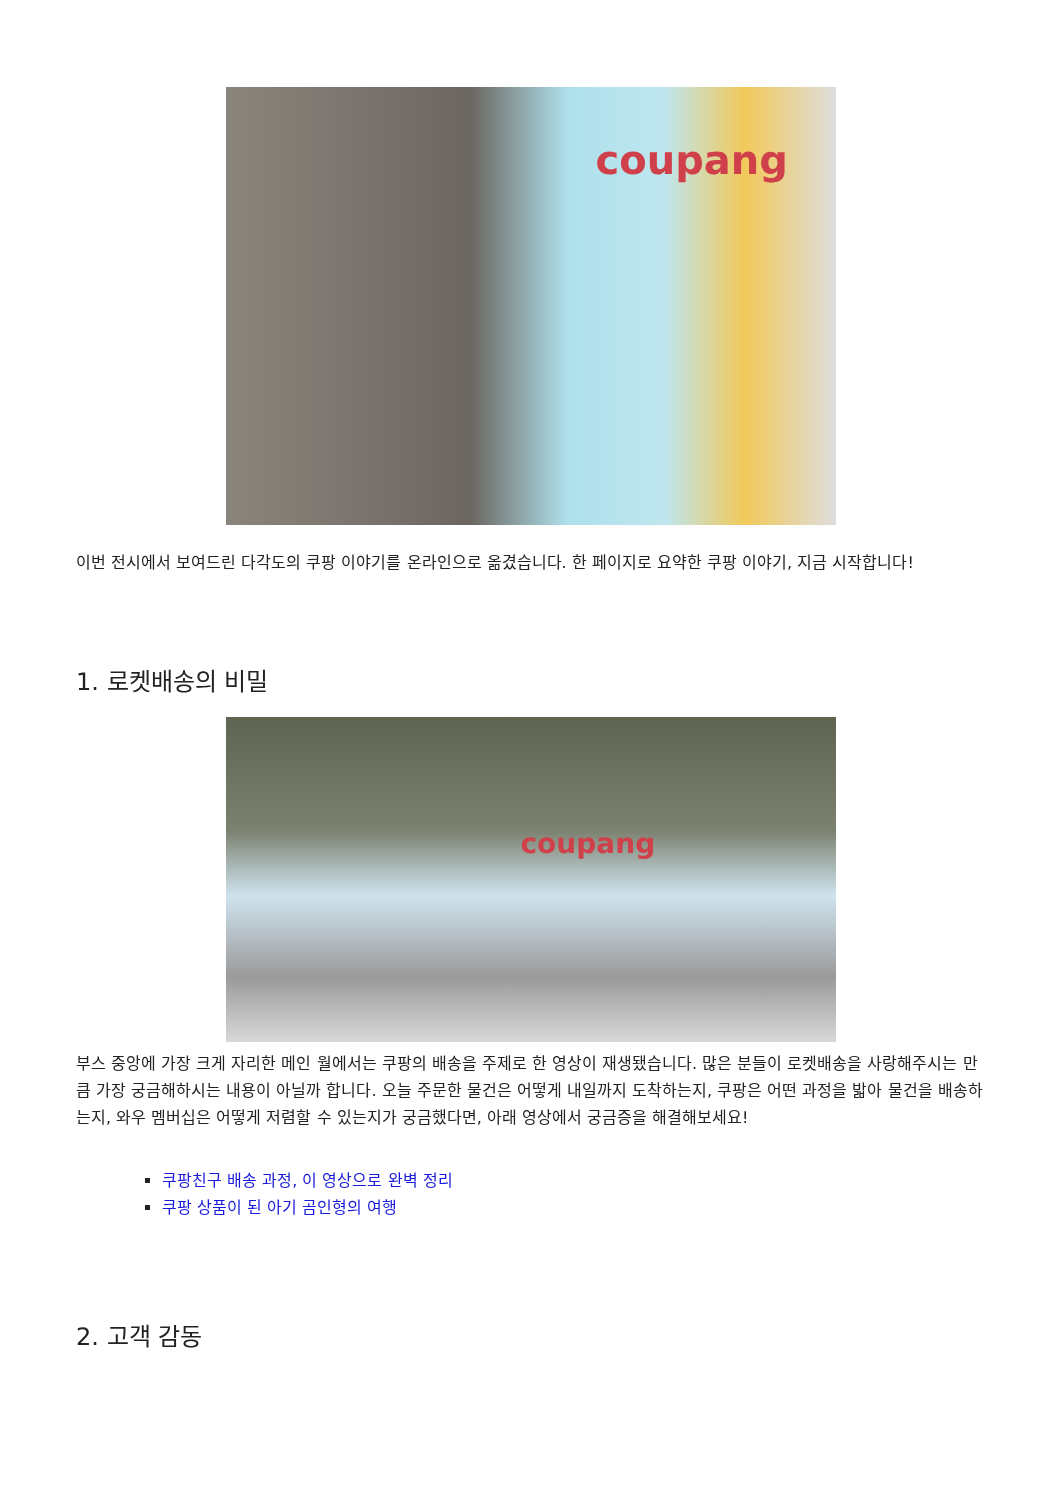coupang
이번 전시에서 보여드린 다각도의 쿠팡 이야기를 온라인으로 옮겼습니다. 한 페이지로 요약한 쿠팡 이야기, 지금 시작합니다!
1. 로켓배송의 비밀
coupang
부스 중앙에 가장 크게 자리한 메인 월에서는 쿠팡의 배송을 주제로 한 영상이 재생됐습니다. 많은 분들이 로켓배송을 사랑해주시는 만큼 가장 궁금해하시는 내용이 아닐까 합니다. 오늘 주문한 물건은 어떻게 내일까지 도착하는지, 쿠팡은 어떤 과정을 밟아 물건을 배송하는지, 와우 멤버십은 어떻게 저렴할 수 있는지가 궁금했다면, 아래 영상에서 궁금증을 해결해보세요!
쿠팡친구 배송 과정, 이 영상으로 완벽 정리
쿠팡 상품이 된 아기 곰인형의 여행
2. 고객 감동